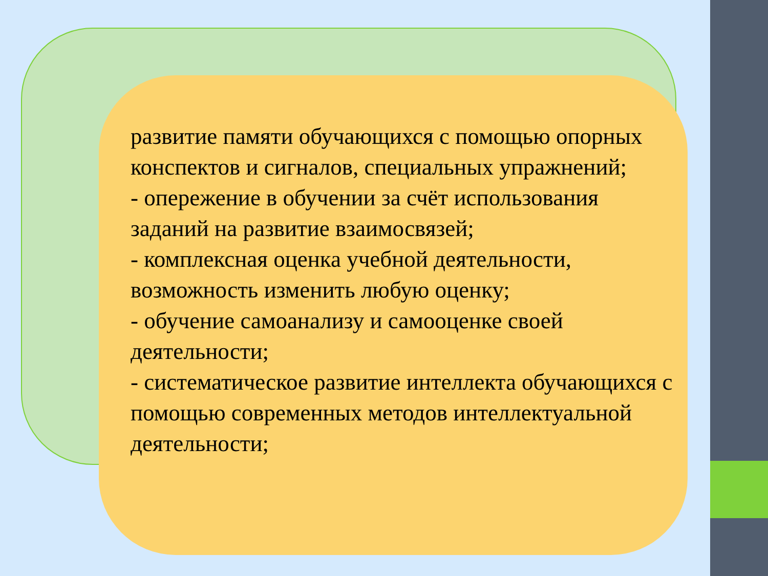развитие памяти обучающихся с помощью опорных конспектов и сигналов, специальных упражнений;
- опережение в обучении за счёт использования заданий на развитие взаимосвязей;
- комплексная оценка учебной деятельности, возможность изменить любую оценку;
- обучение самоанализу и самооценке своей деятельности;
- систематическое развитие интеллекта обучающихся с помощью современных методов интеллектуальной деятельности;